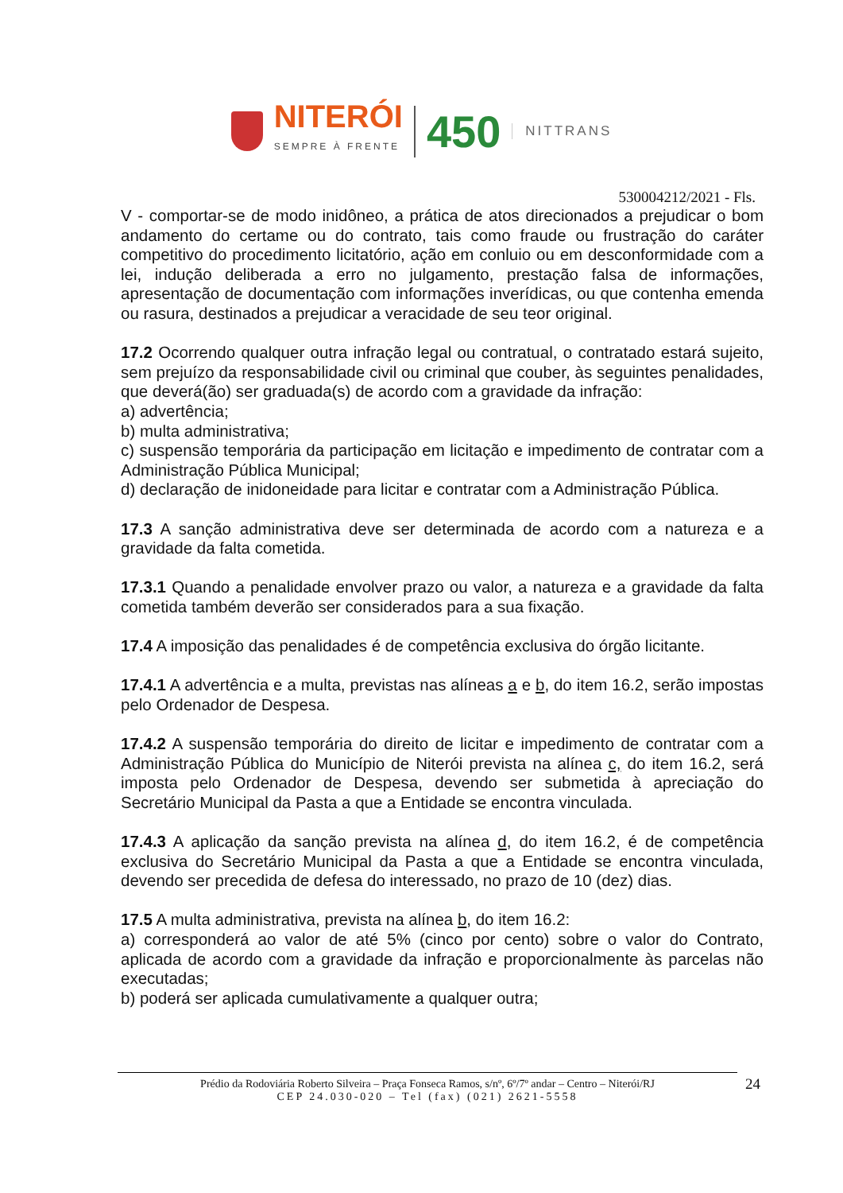NITERÓI
SEMPRE À FRENTE
450
NITTRANS
530004212/2021 - Fls.
V - comportar-se de modo inidôneo, a prática de atos direcionados a prejudicar o bom andamento do certame ou do contrato, tais como fraude ou frustração do caráter competitivo do procedimento licitatório, ação em conluio ou em desconformidade com a lei, indução deliberada a erro no julgamento, prestação falsa de informações, apresentação de documentação com informações inverídicas, ou que contenha emenda ou rasura, destinados a prejudicar a veracidade de seu teor original.
17.2 Ocorrendo qualquer outra infração legal ou contratual, o contratado estará sujeito, sem prejuízo da responsabilidade civil ou criminal que couber, às seguintes penalidades, que deverá(ão) ser graduada(s) de acordo com a gravidade da infração:
a) advertência;
b) multa administrativa;
c) suspensão temporária da participação em licitação e impedimento de contratar com a Administração Pública Municipal;
d) declaração de inidoneidade para licitar e contratar com a Administração Pública.
17.3 A sanção administrativa deve ser determinada de acordo com a natureza e a gravidade da falta cometida.
17.3.1 Quando a penalidade envolver prazo ou valor, a natureza e a gravidade da falta cometida também deverão ser considerados para a sua fixação.
17.4 A imposição das penalidades é de competência exclusiva do órgão licitante.
17.4.1 A advertência e a multa, previstas nas alíneas a e b, do item 16.2, serão impostas pelo Ordenador de Despesa.
17.4.2 A suspensão temporária do direito de licitar e impedimento de contratar com a Administração Pública do Município de Niterói prevista na alínea c, do item 16.2, será imposta pelo Ordenador de Despesa, devendo ser submetida à apreciação do Secretário Municipal da Pasta a que a Entidade se encontra vinculada.
17.4.3 A aplicação da sanção prevista na alínea d, do item 16.2, é de competência exclusiva do Secretário Municipal da Pasta a que a Entidade se encontra vinculada, devendo ser precedida de defesa do interessado, no prazo de 10 (dez) dias.
17.5 A multa administrativa, prevista na alínea b, do item 16.2:
a) corresponderá ao valor de até 5% (cinco por cento) sobre o valor do Contrato, aplicada de acordo com a gravidade da infração e proporcionalmente às parcelas não executadas;
b) poderá ser aplicada cumulativamente a qualquer outra;
Prédio da Rodoviária Roberto Silveira – Praça Fonseca Ramos, s/nº, 6º/7º andar – Centro – Niterói/RJ
CEP 24.030-020 – Tel (fax) (021) 2621-5558
24